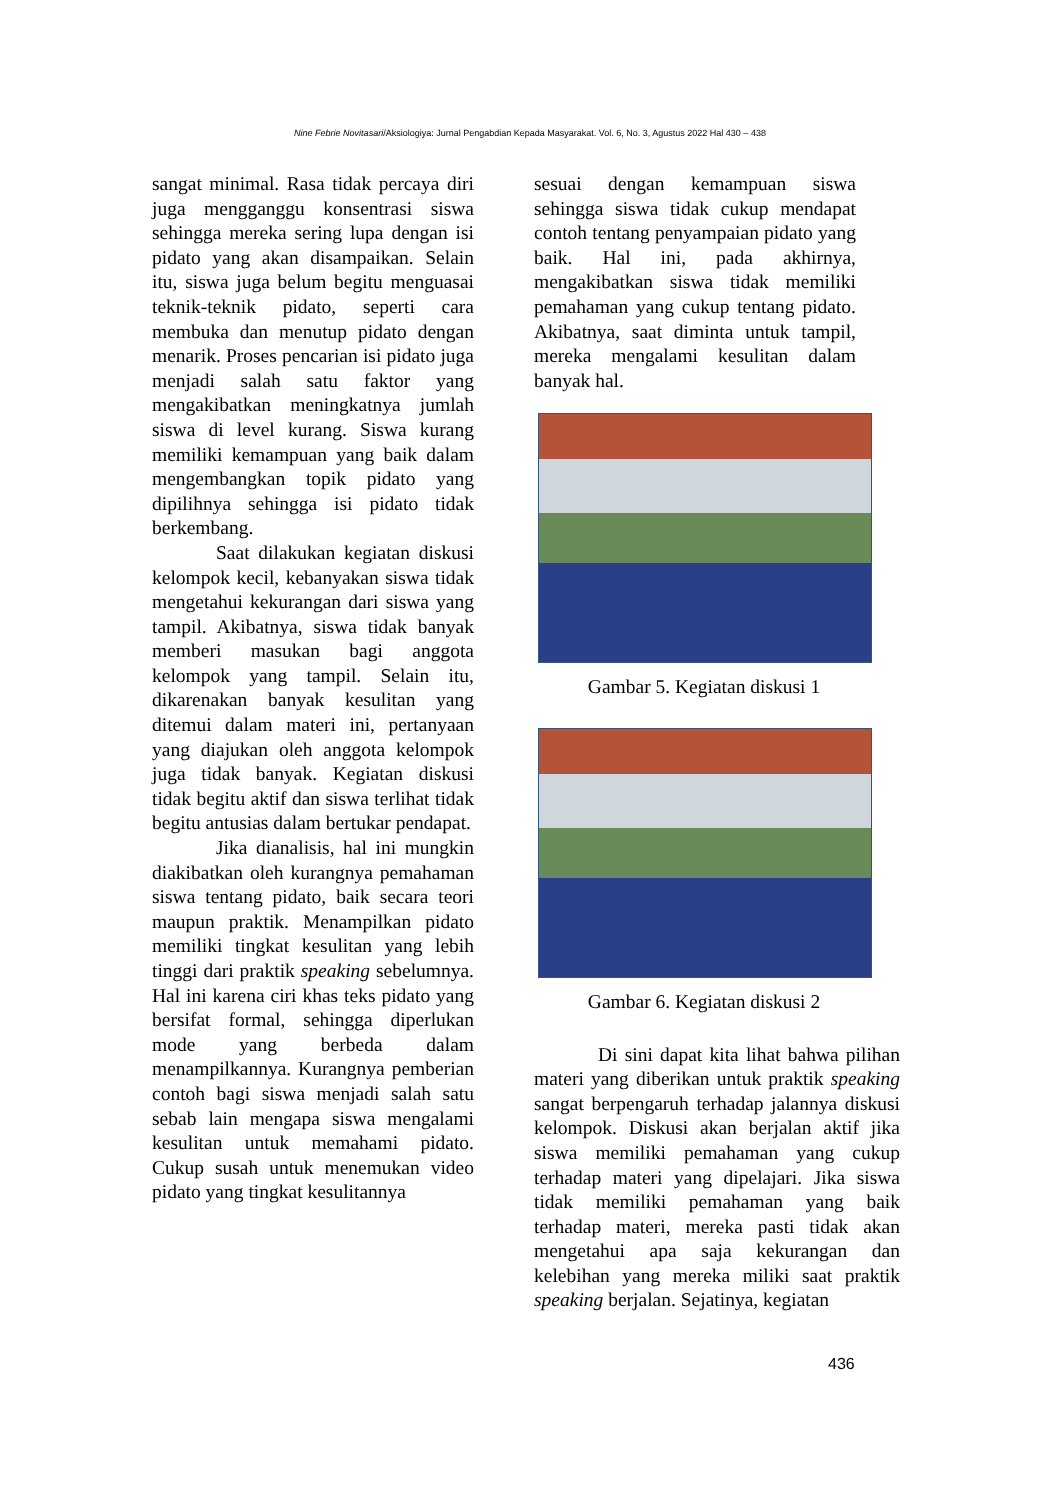Nine Febrie Novitasari/Aksiologiya: Jurnal Pengabdian Kepada Masyarakat. Vol. 6, No. 3, Agustus 2022 Hal 430 – 438
sangat minimal. Rasa tidak percaya diri juga mengganggu konsentrasi siswa sehingga mereka sering lupa dengan isi pidato yang akan disampaikan. Selain itu, siswa juga belum begitu menguasai teknik-teknik pidato, seperti cara membuka dan menutup pidato dengan menarik. Proses pencarian isi pidato juga menjadi salah satu faktor yang mengakibatkan meningkatnya jumlah siswa di level kurang. Siswa kurang memiliki kemampuan yang baik dalam mengembangkan topik pidato yang dipilihnya sehingga isi pidato tidak berkembang.
Saat dilakukan kegiatan diskusi kelompok kecil, kebanyakan siswa tidak mengetahui kekurangan dari siswa yang tampil. Akibatnya, siswa tidak banyak memberi masukan bagi anggota kelompok yang tampil. Selain itu, dikarenakan banyak kesulitan yang ditemui dalam materi ini, pertanyaan yang diajukan oleh anggota kelompok juga tidak banyak. Kegiatan diskusi tidak begitu aktif dan siswa terlihat tidak begitu antusias dalam bertukar pendapat.
Jika dianalisis, hal ini mungkin diakibatkan oleh kurangnya pemahaman siswa tentang pidato, baik secara teori maupun praktik. Menampilkan pidato memiliki tingkat kesulitan yang lebih tinggi dari praktik speaking sebelumnya. Hal ini karena ciri khas teks pidato yang bersifat formal, sehingga diperlukan mode yang berbeda dalam menampilkannya. Kurangnya pemberian contoh bagi siswa menjadi salah satu sebab lain mengapa siswa mengalami kesulitan untuk memahami pidato. Cukup susah untuk menemukan video pidato yang tingkat kesulitannya
sesuai dengan kemampuan siswa sehingga siswa tidak cukup mendapat contoh tentang penyampaian pidato yang baik. Hal ini, pada akhirnya, mengakibatkan siswa tidak memiliki pemahaman yang cukup tentang pidato. Akibatnya, saat diminta untuk tampil, mereka mengalami kesulitan dalam banyak hal.
Gambar 5. Kegiatan diskusi 1
Gambar 6. Kegiatan diskusi 2
Di sini dapat kita lihat bahwa pilihan materi yang diberikan untuk praktik speaking sangat berpengaruh terhadap jalannya diskusi kelompok. Diskusi akan berjalan aktif jika siswa memiliki pemahaman yang cukup terhadap materi yang dipelajari. Jika siswa tidak memiliki pemahaman yang baik terhadap materi, mereka pasti tidak akan mengetahui apa saja kekurangan dan kelebihan yang mereka miliki saat praktik speaking berjalan. Sejatinya, kegiatan
436